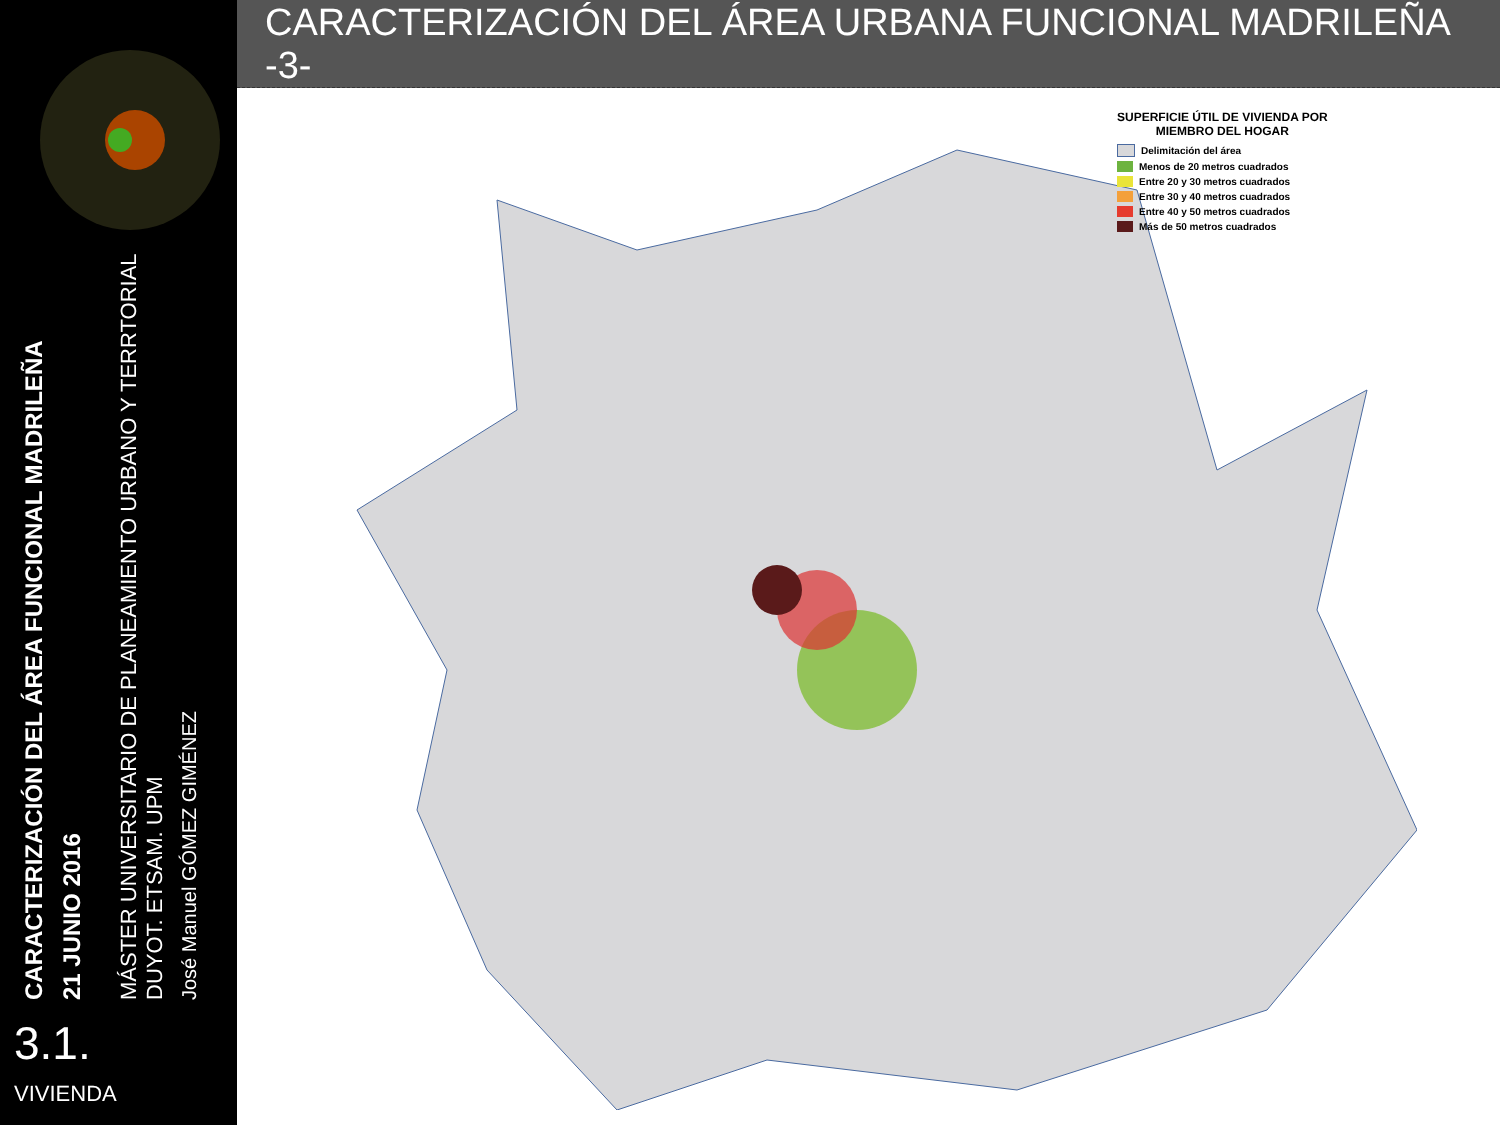CARACTERIZACIÓN DEL ÁREA FUNCIONAL MADRILEÑA
21 JUNIO 2016
MÁSTER UNIVERSITARIO DE PLANEAMIENTO URBANO Y TERRTORIAL
DUYOT. ETSAM. UPM
José Manuel GÓMEZ GIMÉNEZ
3.1.
VIVIENDA
CARACTERIZACIÓN DEL ÁREA URBANA FUNCIONAL MADRILEÑA -3-
SUPERFICIE ÚTIL DE VIVIENDA POR
MIEMBRO DEL HOGAR
Delimitación del área
Menos de 20 metros cuadrados
Entre 20 y 30 metros cuadrados
Entre 30 y 40 metros cuadrados
Entre 40 y 50 metros cuadrados
Más de 50 metros cuadrados